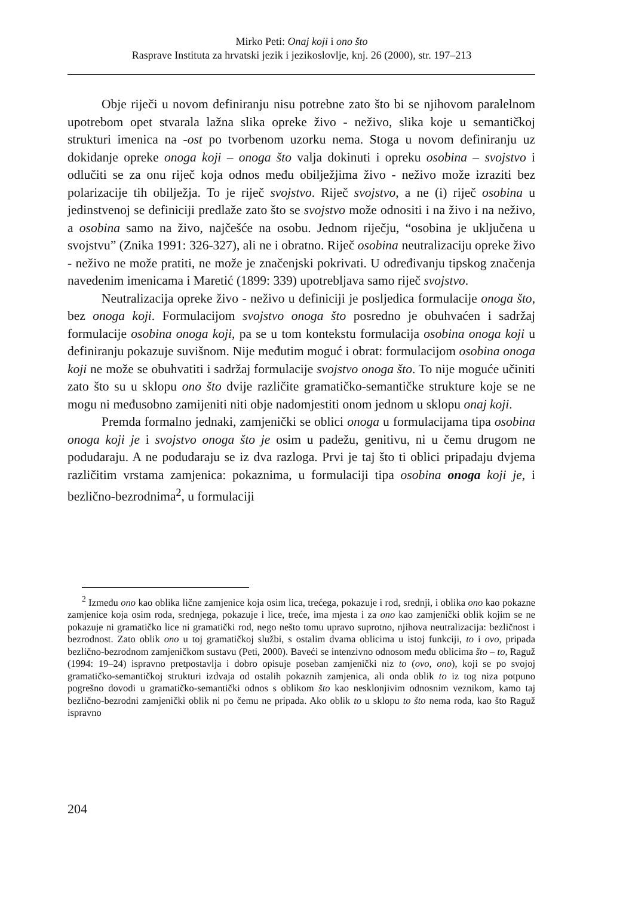Mirko Peti: Onaj koji i ono što
Rasprave Instituta za hrvatski jezik i jezikoslovlje, knj. 26 (2000), str. 197–213
Obje riječi u novom definiranju nisu potrebne zato što bi se njihovom paralelnom upotrebom opet stvarala lažna slika opreke živo - neživo, slika koje u semantičkoj strukturi imenica na -ost po tvorbenom uzorku nema. Stoga u novom definiranju uz dokidanje opreke onoga koji – onoga što valja dokinuti i opreku osobina – svojstvo i odlučiti se za onu riječ koja odnos među obilježjima živo - neživo može izraziti bez polarizacije tih obilježja. To je riječ svojstvo. Riječ svojstvo, a ne (i) riječ osobina u jedinstvenoj se definiciji predlaže zato što se svojstvo može odnositi i na živo i na neživo, a osobina samo na živo, najčešće na osobu. Jednom riječju, “osobina je uključena u svojstvu” (Znika 1991: 326-327), ali ne i obratno. Riječ osobina neutralizaciju opreke živo - neživo ne može pratiti, ne može je značenjski pokrivati. U određivanju tipskog značenja navedenim imenicama i Maretić (1899: 339) upotrebljava samo riječ svojstvo.
Neutralizacija opreke živo - neživo u definiciji je posljedica formulacije onoga što, bez onoga koji. Formulacijom svojstvo onoga što posredno je obuhvaćen i sadržaj formulacije osobina onoga koji, pa se u tom kontekstu formulacija osobina onoga koji u definiranju pokazuje suvišnom. Nije međutim moguć i obrat: formulacijom osobina onoga koji ne može se obuhvatiti i sadržaj formulacije svojstvo onoga što. To nije moguće učiniti zato što su u sklopu ono što dvije različite gramatičko-semantičke strukture koje se ne mogu ni međusobno zamijeniti niti obje nadomjestiti onom jednom u sklopu onaj koji.
Premda formalno jednaki, zamjenički se oblici onoga u formulacijama tipa osobina onoga koji je i svojstvo onoga što je osim u padežu, genitivu, ni u čemu drugom ne podudaraju. A ne podudaraju se iz dva razloga. Prvi je taj što ti oblici pripadaju dvjema različitim vrstama zamjenica: pokaznima, u formulaciji tipa osobina onoga koji je, i bezlično-bezrodnima<sup>2</sup>, u formulaciji
<sup>2</sup> Između ono kao oblika lične zamjenice koja osim lica, trećega, pokazuje i rod, srednji, i oblika ono kao pokazne zamjenice koja osim roda, srednjega, pokazuje i lice, treće, ima mjesta i za ono kao zamjenički oblik kojim se ne pokazuje ni gramatičko lice ni gramatički rod, nego nešto tomu upravo suprotno, njihova neutralizacija: bezličnost i bezrodnost. Zato oblik ono u toj gramatičkoj službi, s ostalim dvama oblicima u istoj funkciji, to i ovo, pripada bezlično-bezrodnom zamjeničkom sustavu (Peti, 2000). Baveći se intenzivno odnosom među oblicima što – to, Raguž (1994: 19–24) ispravno pretpostavlja i dobro opisuje poseban zamjenički niz to (ovo, ono), koji se po svojoj gramatičko-semantičkoj strukturi izdvaja od ostalih pokaznih zamjenica, ali onda oblik to iz tog niza potpuno pogrešno dovodi u gramatičko-semantički odnos s oblikom što kao nesklonjivim odnosnim veznikom, kamo taj bezlično-bezrodni zamjenički oblik ni po čemu ne pripada. Ako oblik to u sklopu to što nema roda, kao što Raguž ispravno
204